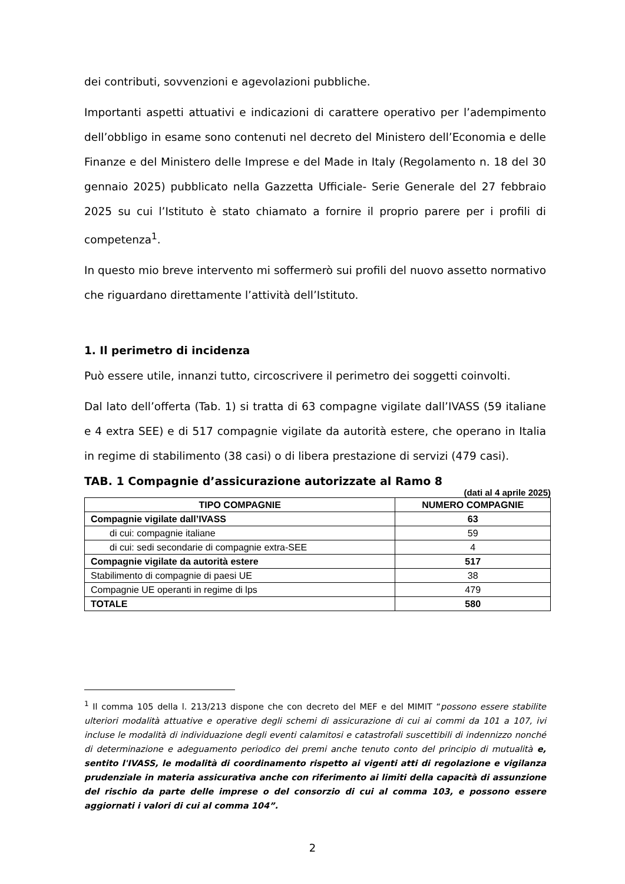dei contributi, sovvenzioni e agevolazioni pubbliche.
Importanti aspetti attuativi e indicazioni di carattere operativo per l’adempimento dell’obbligo in esame sono contenuti nel decreto del Ministero dell’Economia e delle Finanze e del Ministero delle Imprese e del Made in Italy (Regolamento n. 18 del 30 gennaio 2025) pubblicato nella Gazzetta Ufficiale- Serie Generale del 27 febbraio 2025 su cui l’Istituto è stato chiamato a fornire il proprio parere per i profili di competenza<sup>1</sup>.
In questo mio breve intervento mi soffermerò sui profili del nuovo assetto normativo che riguardano direttamente l’attività dell’Istituto.
1. Il perimetro di incidenza
Può essere utile, innanzi tutto, circoscrivere il perimetro dei soggetti coinvolti.
Dal lato dell’offerta (Tab. 1) si tratta di 63 compagne vigilate dall’IVASS (59 italiane e 4 extra SEE) e di 517 compagnie vigilate da autorità estere, che operano in Italia in regime di stabilimento (38 casi) o di libera prestazione di servizi (479 casi).
TAB. 1 Compagnie d’assicurazione autorizzate al Ramo 8
(dati al 4 aprile 2025)
| TIPO COMPAGNIE | NUMERO COMPAGNIE |
| --- | --- |
| Compagnie vigilate dall’IVASS | 63 |
| di cui: compagnie italiane | 59 |
| di cui: sedi secondarie di compagnie extra-SEE | 4 |
| Compagnie vigilate da autorità estere | 517 |
| Stabilimento di compagnie di paesi UE | 38 |
| Compagnie UE operanti in regime di lps | 479 |
| TOTALE | 580 |
<sup>1</sup> Il comma 105 della l. 213/213 dispone che con decreto del MEF e del MIMIT “possono essere stabilite ulteriori modalità attuative e operative degli schemi di assicurazione di cui ai commi da 101 a 107, ivi incluse le modalità di individuazione degli eventi calamitosi e catastrofali suscettibili di indennizzo nonché di determinazione e adeguamento periodico dei premi anche tenuto conto del principio di mutualità e, sentito l'IVASS, le modalità di coordinamento rispetto ai vigenti atti di regolazione e vigilanza prudenziale in materia assicurativa anche con riferimento ai limiti della capacità di assunzione del rischio da parte delle imprese o del consorzio di cui al comma 103, e possono essere aggiornati i valori di cui al comma 104”.
2